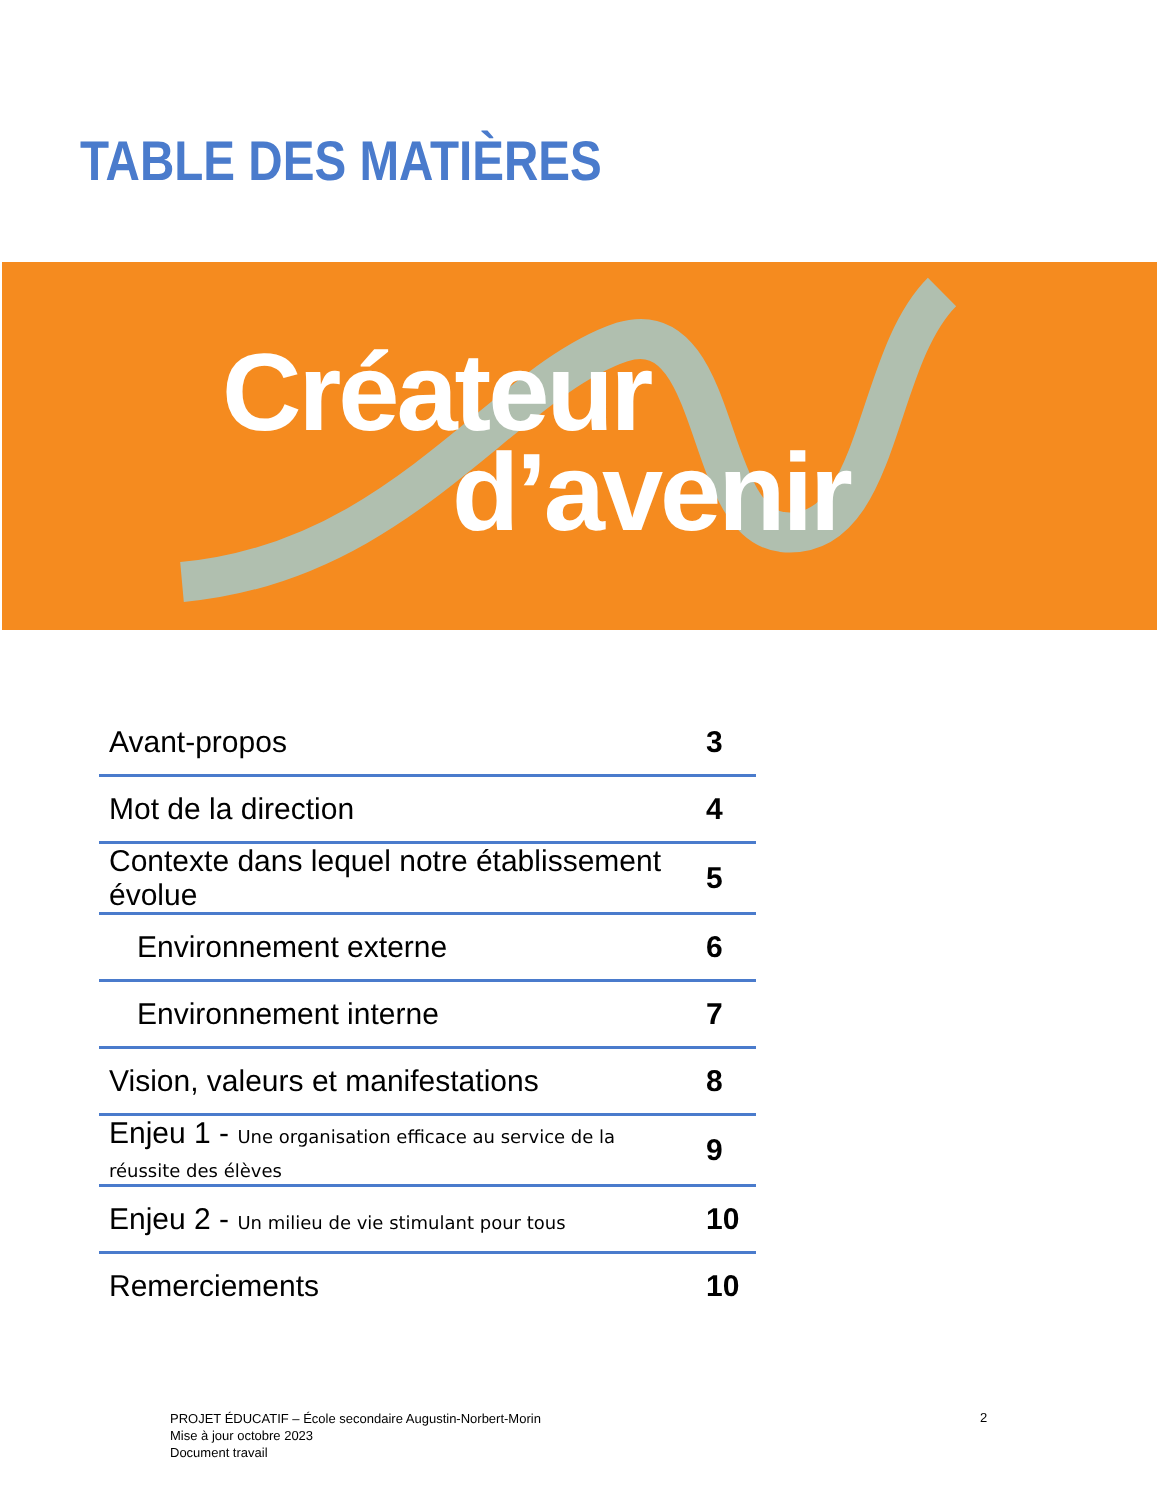TABLE DES MATIÈRES
Créateur
d’avenir
| Avant-propos | 3 |
| Mot de la direction | 4 |
| Contexte dans lequel notre établissement évolue | 5 |
| Environnement externe | 6 |
| Environnement interne | 7 |
| Vision, valeurs et manifestations | 8 |
| Enjeu 1 - Une organisation efficace au service de la réussite des élèves | 9 |
| Enjeu 2 - Un milieu de vie stimulant pour tous | 10 |
| Remerciements | 10 |
PROJET ÉDUCATIF – École secondaire Augustin-Norbert-Morin
Mise à jour octobre 2023
Document travail
2